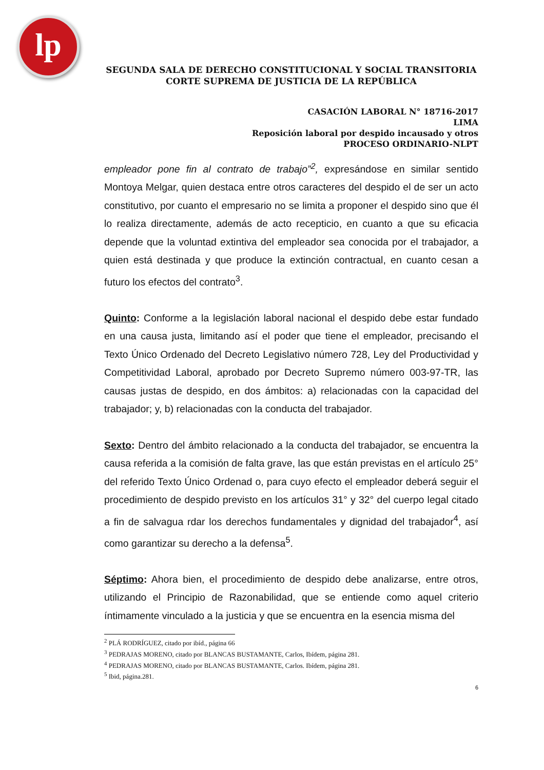lp
SEGUNDA SALA DE DERECHO CONSTITUCIONAL Y SOCIAL TRANSITORIA
CORTE SUPREMA DE JUSTICIA DE LA REPÚBLICA
CASACIÓN LABORAL N° 18716-2017
LIMA
Reposición laboral por despido incausado y otros
PROCESO ORDINARIO-NLPT
empleador pone fin al contrato de trabajo”<sup>2</sup>, expresándose en similar sentido Montoya Melgar, quien destaca entre otros caracteres del despido el de ser un acto constitutivo, por cuanto el empresario no se limita a proponer el despido sino que él lo realiza directamente, además de acto recepticio, en cuanto a que su eficacia depende que la voluntad extintiva del empleador sea conocida por el trabajador, a quien está destinada y que produce la extinción contractual, en cuanto cesan a futuro los efectos del contrato<sup>3</sup>.
Quinto: Conforme a la legislación laboral nacional el despido debe estar fundado en una causa justa, limitando así el poder que tiene el empleador, precisando el Texto Único Ordenado del Decreto Legislativo número 728, Ley del Productividad y Competitividad Laboral, aprobado por Decreto Supremo número 003-97-TR, las causas justas de despido, en dos ámbitos: a) relacionadas con la capacidad del trabajador; y, b) relacionadas con la conducta del trabajador.
Sexto: Dentro del ámbito relacionado a la conducta del trabajador, se encuentra la causa referida a la comisión de falta grave, las que están previstas en el artículo 25° del referido Texto Único Ordenad o, para cuyo efecto el empleador deberá seguir el procedimiento de despido previsto en los artículos 31° y 32° del cuerpo legal citado a fin de salvagua rdar los derechos fundamentales y dignidad del trabajador<sup>4</sup>, así como garantizar su derecho a la defensa<sup>5</sup>.
Séptimo: Ahora bien, el procedimiento de despido debe analizarse, entre otros, utilizando el Principio de Razonabilidad, que se entiende como aquel criterio íntimamente vinculado a la justicia y que se encuentra en la esencia misma del
<sup>2</sup> PLÁ RODRÍGUEZ, citado por ibíd., página 66
<sup>3</sup> PEDRAJAS MORENO, citado por BLANCAS BUSTAMANTE, Carlos, Ibídem, página 281.
<sup>4</sup> PEDRAJAS MORENO, citado por BLANCAS BUSTAMANTE, Carlos. Ibídem, página 281.
<sup>5</sup> Ibid, página.281.
6